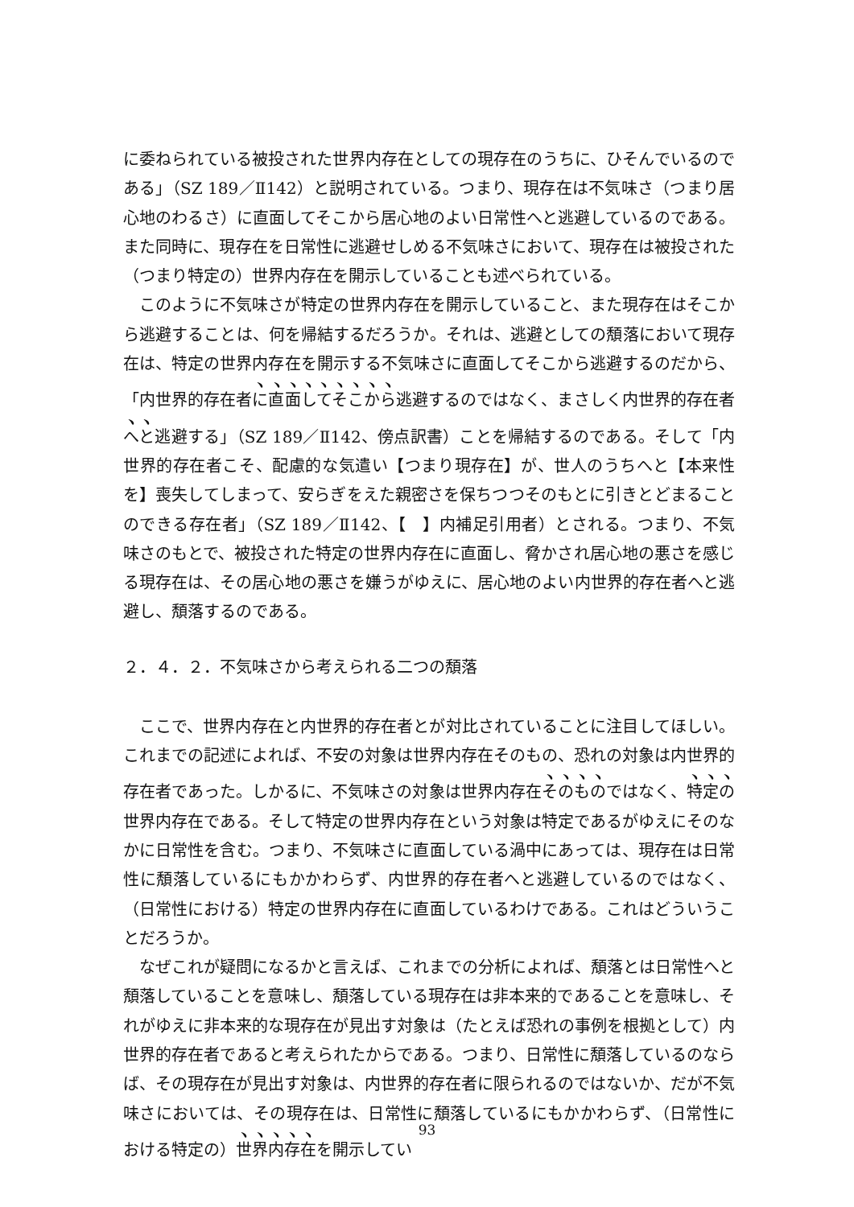に委ねられている被投された世界内存在としての現存在のうちに、ひそんでいるのである」（SZ 189／Ⅱ142）と説明されている。つまり、現存在は不気味さ（つまり居心地のわるさ）に直面してそこから居心地のよい日常性へと逃避しているのである。また同時に、現存在を日常性に逃避せしめる不気味さにおいて、現存在は被投された（つまり特定の）世界内存在を開示していることも述べられている。
このように不気味さが特定の世界内存在を開示していること、また現存在はそこから逃避することは、何を帰結するだろうか。それは、逃避としての頽落において現存在は、特定の世界内存在を開示する不気味さに直面してそこから逃避するのだから、「内世界的存在者に直面してそこから逃避するのではなく、まさしく内世界的存在者へと逃避する」（SZ 189／Ⅱ142、傍点訳書）ことを帰結するのである。そして「内世界的存在者こそ、配慮的な気遣い【つまり現存在】が、世人のうちへと【本来性を】喪失してしまって、安らぎをえた親密さを保ちつつそのもとに引きとどまることのできる存在者」（SZ 189／Ⅱ142、【　】内補足引用者）とされる。つまり、不気味さのもとで、被投された特定の世界内存在に直面し、脅かされ居心地の悪さを感じる現存在は、その居心地の悪さを嫌うがゆえに、居心地のよい内世界的存在者へと逃避し、頽落するのである。
２．４．２．不気味さから考えられる二つの頽落
ここで、世界内存在と内世界的存在者とが対比されていることに注目してほしい。これまでの記述によれば、不安の対象は世界内存在そのもの、恐れの対象は内世界的存在者であった。しかるに、不気味さの対象は世界内存在そのものではなく、特定の世界内存在である。そして特定の世界内存在という対象は特定であるがゆえにそのなかに日常性を含む。つまり、不気味さに直面している渦中にあっては、現存在は日常性に頽落しているにもかかわらず、内世界的存在者へと逃避しているのではなく、（日常性における）特定の世界内存在に直面しているわけである。これはどういうことだろうか。
なぜこれが疑問になるかと言えば、これまでの分析によれば、頽落とは日常性へと頽落していることを意味し、頽落している現存在は非本来的であることを意味し、それがゆえに非本来的な現存在が見出す対象は（たとえば恐れの事例を根拠として）内世界的存在者であると考えられたからである。つまり、日常性に頽落しているのならば、その現存在が見出す対象は、内世界的存在者に限られるのではないか、だが不気味さにおいては、その現存在は、日常性に頽落しているにもかかわらず、（日常性における特定の）世界内存在を開示してい
93